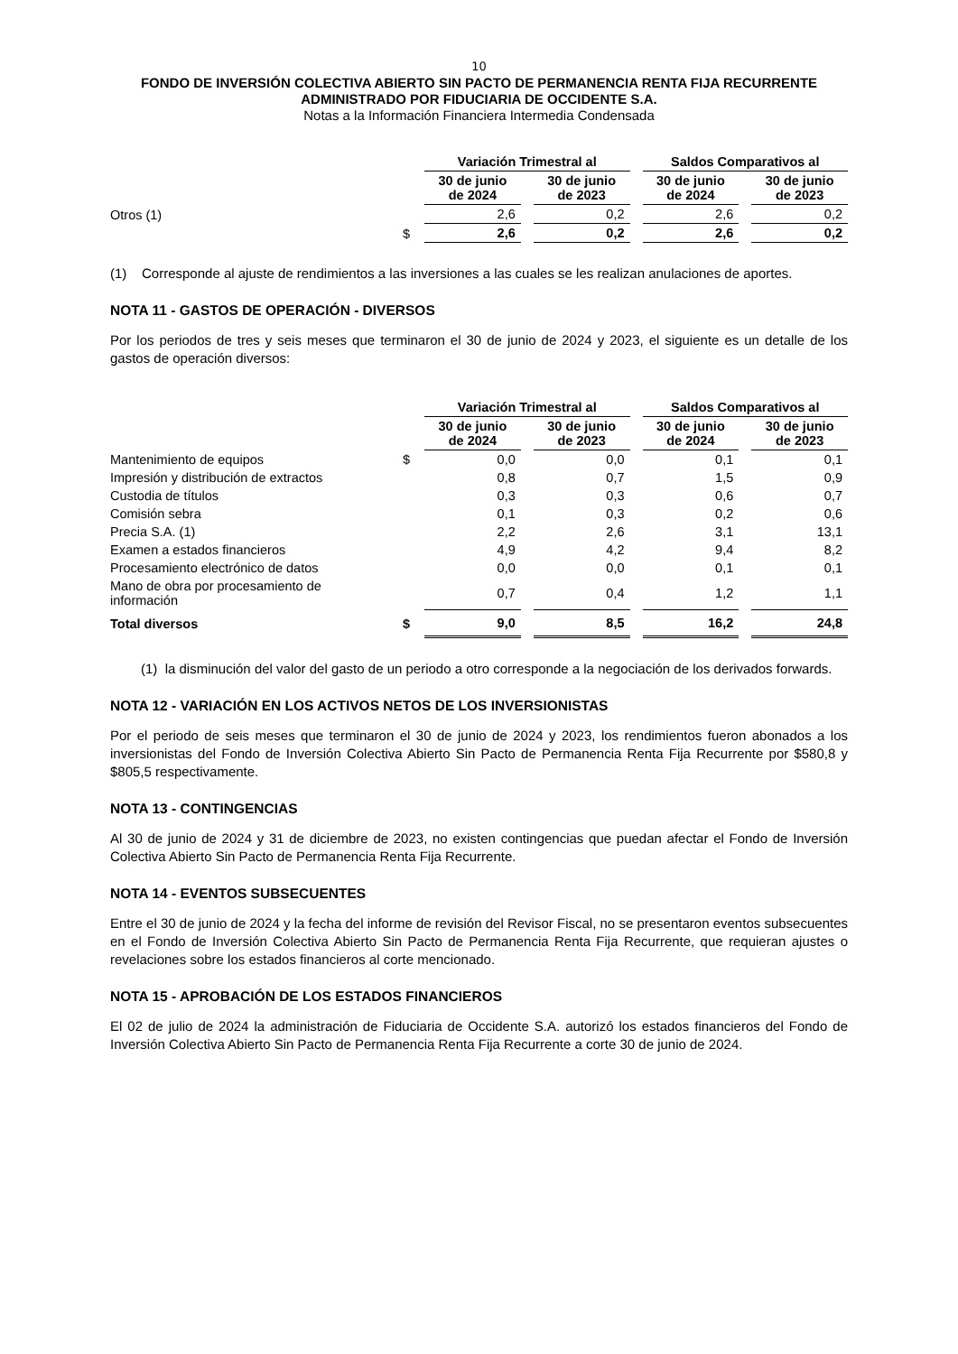10
FONDO DE INVERSIÓN COLECTIVA ABIERTO SIN PACTO DE PERMANENCIA RENTA FIJA RECURRENTE
ADMINISTRADO POR FIDUCIARIA DE OCCIDENTE S.A.
Notas a la Información Financiera Intermedia Condensada
| | | Variación Trimestral al | | Saldos Comparativos al | |
| | | 30 de junio de 2024 | 30 de junio de 2023 | 30 de junio de 2024 | 30 de junio de 2023 |
| Otros (1) | | 2,6 | 0,2 | 2,6 | 0,2 |
| | $ | 2,6 | 0,2 | 2,6 | 0,2 |
(1) Corresponde al ajuste de rendimientos a las inversiones a las cuales se les realizan anulaciones de aportes.
NOTA 11 - GASTOS DE OPERACIÓN - DIVERSOS
Por los periodos de tres y seis meses que terminaron el 30 de junio de 2024 y 2023, el siguiente es un detalle de los gastos de operación diversos:
| | | Variación Trimestral al | | Saldos Comparativos al | |
| | | 30 de junio de 2024 | 30 de junio de 2023 | 30 de junio de 2024 | 30 de junio de 2023 |
| Mantenimiento de equipos | $ | 0,0 | 0,0 | 0,1 | 0,1 |
| Impresión y distribución de extractos | | 0,8 | 0,7 | 1,5 | 0,9 |
| Custodia de títulos | | 0,3 | 0,3 | 0,6 | 0,7 |
| Comisión sebra | | 0,1 | 0,3 | 0,2 | 0,6 |
| Precia S.A. (1) | | 2,2 | 2,6 | 3,1 | 13,1 |
| Examen a estados financieros | | 4,9 | 4,2 | 9,4 | 8,2 |
| Procesamiento electrónico de datos | | 0,0 | 0,0 | 0,1 | 0,1 |
| Mano de obra por procesamiento de información | | 0,7 | 0,4 | 1,2 | 1,1 |
| Total diversos | $ | 9,0 | 8,5 | 16,2 | 24,8 |
(1) la disminución del valor del gasto de un periodo a otro corresponde a la negociación de los derivados forwards.
NOTA 12 - VARIACIÓN EN LOS ACTIVOS NETOS DE LOS INVERSIONISTAS
Por el periodo de seis meses que terminaron el 30 de junio de 2024 y 2023, los rendimientos fueron abonados a los inversionistas del Fondo de Inversión Colectiva Abierto Sin Pacto de Permanencia Renta Fija Recurrente por $580,8 y $805,5 respectivamente.
NOTA 13 - CONTINGENCIAS
Al 30 de junio de 2024 y 31 de diciembre de 2023, no existen contingencias que puedan afectar el Fondo de Inversión Colectiva Abierto Sin Pacto de Permanencia Renta Fija Recurrente.
NOTA 14 - EVENTOS SUBSECUENTES
Entre el 30 de junio de 2024 y la fecha del informe de revisión del Revisor Fiscal, no se presentaron eventos subsecuentes en el Fondo de Inversión Colectiva Abierto Sin Pacto de Permanencia Renta Fija Recurrente, que requieran ajustes o revelaciones sobre los estados financieros al corte mencionado.
NOTA 15 - APROBACIÓN DE LOS ESTADOS FINANCIEROS
El 02 de julio de 2024 la administración de Fiduciaria de Occidente S.A. autorizó los estados financieros del Fondo de Inversión Colectiva Abierto Sin Pacto de Permanencia Renta Fija Recurrente a corte 30 de junio de 2024.